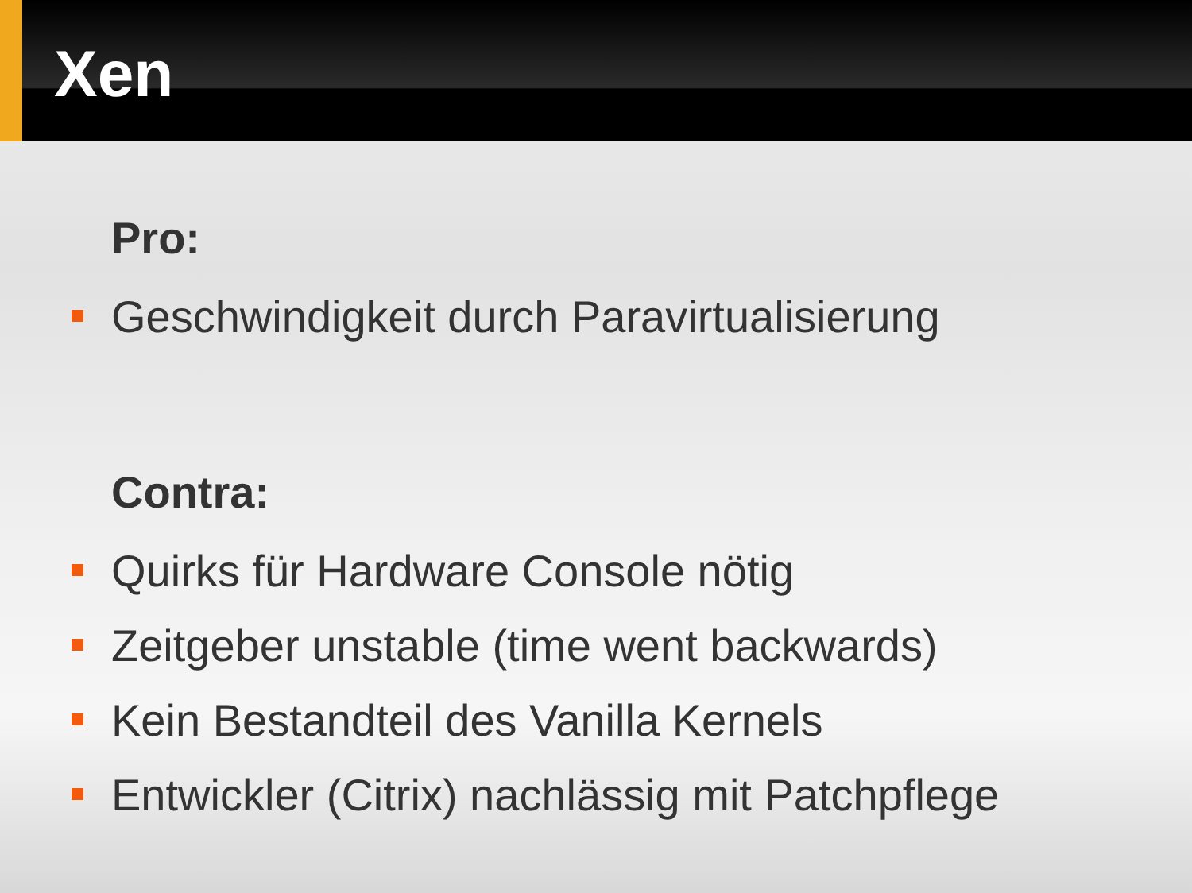Xen
Pro:
Geschwindigkeit durch Paravirtualisierung
Contra:
Quirks für Hardware Console nötig
Zeitgeber unstable (time went backwards)
Kein Bestandteil des Vanilla Kernels
Entwickler (Citrix) nachlässig mit Patchpflege